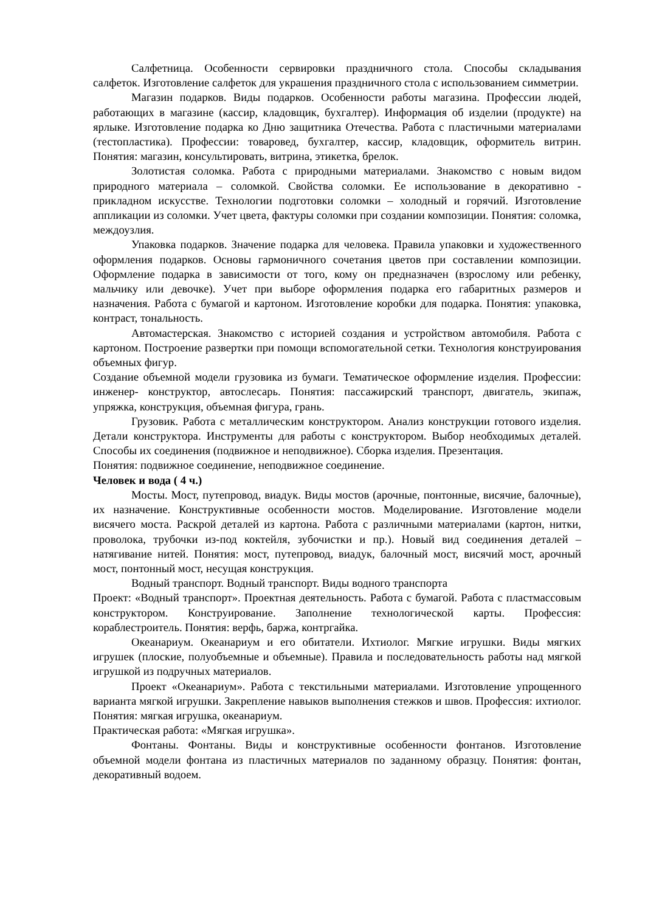Салфетница. Особенности сервировки праздничного стола. Способы складывания салфеток. Изготовление салфеток для украшения праздничного стола с использованием симметрии.
Магазин подарков. Виды подарков. Особенности работы магазина. Профессии людей, работающих в магазине (кассир, кладовщик, бухгалтер). Информация об изделии (продукте) на ярлыке. Изготовление подарка ко Дню защитника Отечества. Работа с пластичными материалами (тестопластика). Профессии: товаровед, бухгалтер, кассир, кладовщик, оформитель витрин. Понятия: магазин, консультировать, витрина, этикетка, брелок.
Золотистая соломка. Работа с природными материалами. Знакомство с новым видом природного материала – соломкой. Свойства соломки. Ее использование в декоративно - прикладном искусстве. Технологии подготовки соломки – холодный и горячий. Изготовление аппликации из соломки. Учет цвета, фактуры соломки при создании композиции. Понятия: соломка, междоузлия.
Упаковка подарков. Значение подарка для человека. Правила упаковки и художественного оформления подарков. Основы гармоничного сочетания цветов при составлении композиции. Оформление подарка в зависимости от того, кому он предназначен (взрослому или ребенку, мальчику или девочке). Учет при выборе оформления подарка его габаритных размеров и назначения. Работа с бумагой и картоном. Изготовление коробки для подарка. Понятия: упаковка, контраст, тональность.
Автомастерская. Знакомство с историей создания и устройством автомобиля. Работа с картоном. Построение развертки при помощи вспомогательной сетки. Технология конструирования объемных фигур.
Создание объемной модели грузовика из бумаги. Тематическое оформление изделия. Профессии: инженер- конструктор, автослесарь. Понятия: пассажирский транспорт, двигатель, экипаж, упряжка, конструкция, объемная фигура, грань.
Грузовик. Работа с металлическим конструктором. Анализ конструкции готового изделия. Детали конструктора. Инструменты для работы с конструктором. Выбор необходимых деталей. Способы их соединения (подвижное и неподвижное). Сборка изделия. Презентация.
Понятия: подвижное соединение, неподвижное соединение.
Человек и вода ( 4 ч.)
Мосты. Мост, путепровод, виадук. Виды мостов (арочные, понтонные, висячие, балочные), их назначение. Конструктивные особенности мостов. Моделирование. Изготовление модели висячего моста. Раскрой деталей из картона. Работа с различными материалами (картон, нитки, проволока, трубочки из-под коктейля, зубочистки и пр.). Новый вид соединения деталей – натягивание нитей. Понятия: мост, путепровод, виадук, балочный мост, висячий мост, арочный мост, понтонный мост, несущая конструкция.
Водный транспорт. Водный транспорт. Виды водного транспорта
Проект: «Водный транспорт». Проектная деятельность. Работа с бумагой. Работа с пластмассовым конструктором. Конструирование. Заполнение технологической карты. Профессия: кораблестроитель. Понятия: верфь, баржа, контргайка.
Океанариум. Океанариум и его обитатели. Ихтиолог. Мягкие игрушки. Виды мягких игрушек (плоские, полуобъемные и объемные). Правила и последовательность работы над мягкой игрушкой из подручных материалов.
Проект «Океанариум». Работа с текстильными материалами. Изготовление упрощенного варианта мягкой игрушки. Закрепление навыков выполнения стежков и швов. Профессия: ихтиолог. Понятия: мягкая игрушка, океанариум.
Практическая работа: «Мягкая игрушка».
Фонтаны. Фонтаны. Виды и конструктивные особенности фонтанов. Изготовление объемной модели фонтана из пластичных материалов по заданному образцу. Понятия: фонтан, декоративный водоем.